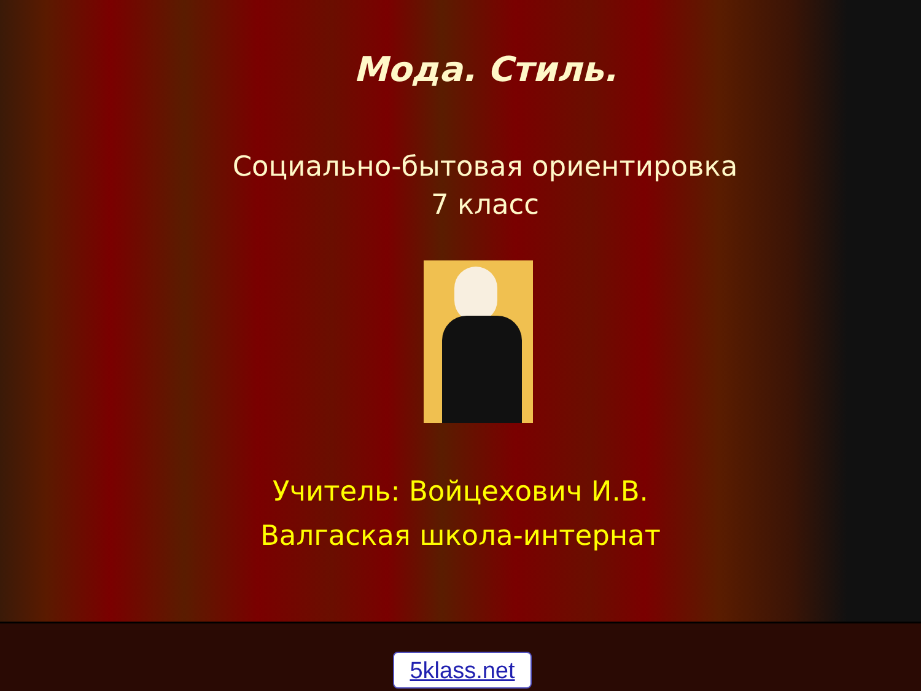Мода. Стиль.
Социально-бытовая ориентировка
7 класс
Учитель: Войцехович И.В.
Валгаская школа-интернат
5klass.net